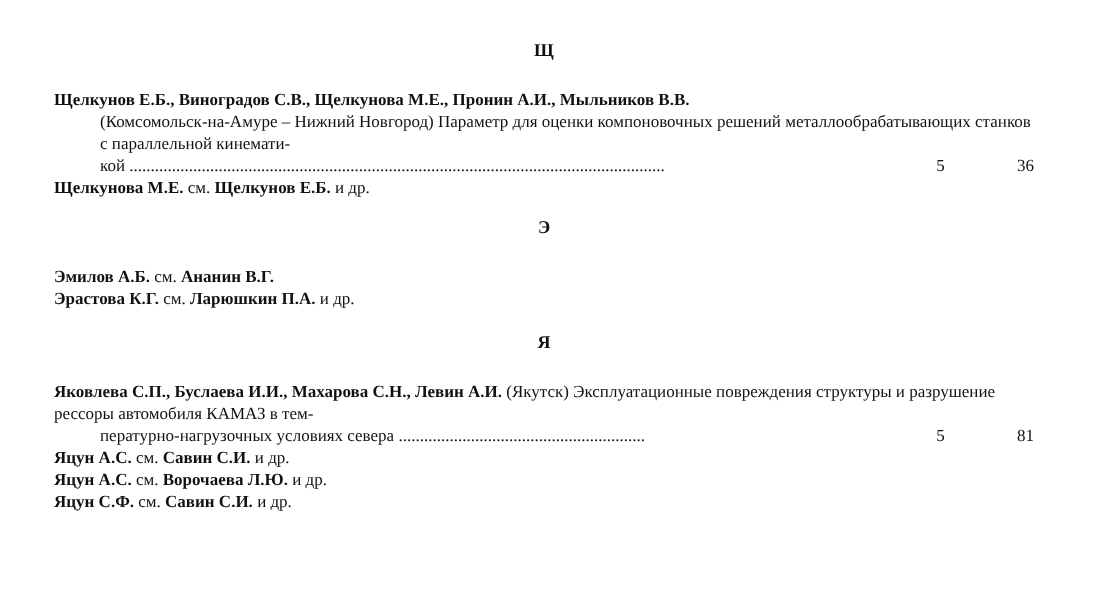Щ
Щелкунов Е.Б., Виноградов С.В., Щелкунова М.Е., Пронин А.И., Мыльников В.В.
(Комсомольск-на-Амуре – Нижний Новгород) Параметр для оценки компоновочных решений металлообрабатывающих станков с параллельной кинемати-
кой .............................................................................................................................. 5 36
Щелкунова М.Е. см. Щелкунов Е.Б. и др.
Э
Эмилов А.Б. см. Ананин В.Г.
Эрастова К.Г. см. Ларюшкин П.А. и др.
Я
Яковлева С.П., Буслаева И.И., Махарова С.Н., Левин А.И. (Якутск) Эксплуатационные повреждения структуры и разрушение рессоры автомобиля КАМАЗ в тем-
пературно-нагрузочных условиях севера .......................................................... 5 81
Яцун А.С. см. Савин С.И. и др.
Яцун А.С. см. Ворочаева Л.Ю. и др.
Яцун С.Ф. см. Савин С.И. и др.